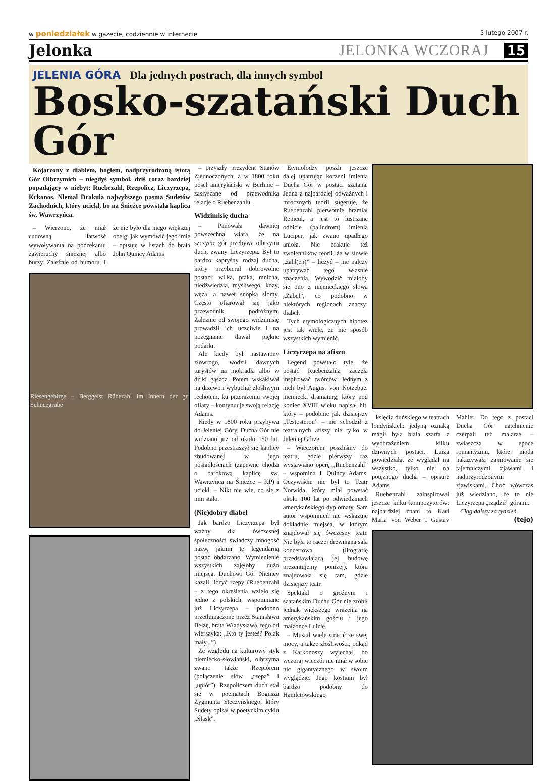w poniedziałek w gazecie, codziennie w internecie
5 lutego 2007 r.
Jelonka JELONKA WCZORAJ 15
JELENIA GÓRA Dla jednych postrach, dla innych symbol
Bosko-szatański Duch Gór
Kojarzony z diabłem, bogiem, nadprzyrodzoną istotą Gór Olbrzymich – niegdyś symbol, dziś coraz bardziej popadający w niebyt: Ruebezahl, Rzepolicz, Liczyrzepa, Krkonos. Niemal Drakula najwyższego pasma Sudetów Zachodnich, który uciekł, bo na Śnieżce powstała kaplica św. Wawrzyńca.
– Wierzono, że miał cudowną łatwość wywoływania na poczekaniu zawieruchy śnieżnej albo burzy. Zależnie od humoru. I że nie było dla niego większej obelgi jak wymówić jego imię – opisuje w listach do brata John Quincy Adams
Riesengebirge – Berggeist Rübezahl im Innern der gr. Schneegrube
– przyszły prezydent Stanów Zjednoczonych, a w 1800 roku poseł amerykański w Berlinie – zasłyszane od przewodnika relacje o Ruebenzahlu.
Widzimisię ducha
– Panowała dawniej powszechna wiara, że na szczycie gór przebywa olbrzymi duch, zwany Liczyrzepą. Był to bardzo kapryśny rodzaj ducha, który przybierał dobrowolne postaci: wilka, ptaka, mnicha, niedźwiedzia, myśliwego, kozy, węża, a nawet snopka słomy. Często ofiarował się jako przewodnik podróżnym. Zależnie od swojego widzimisię prowadził ich uczciwie i na pożegnanie dawał piękne podarki.
Ale kiedy był nastawiony złowrogo, wodził dawnych turystów na mokradła albo w dziki gąszcz. Potem wskakiwał na drzewo i wybuchał złośliwym rechotem, ku przerażeniu swojej ofiary – kontynuuje swoją relację Adams.
Kiedy w 1800 roku przybywa do Jeleniej Góry, Ducha Gór nie widziano już od około 150 lat. Podobno przestraszył się kaplicy zbudowanej w jego posiadłościach (zapewne chodzi o barokową kaplicę św. Wawrzyńca na Śnieżce – KP) i uciekł. – Nikt nie wie, co się z nim stało.
(Nie)dobry diabeł
Jak bardzo Liczyrzepa był ważny dla ówczesnej społeczności świadczy mnogość nazw, jakimi tę legendarną postać obdarzano. Wymienienie wszystkich zajęłoby dużo miejsca. Duchowi Gór Niemcy kazali liczyć rzepy (Ruebenzahl – z tego określenia wzięło się jedno z polskich, wspomniane już Liczyrzepa – podobno przetłumaczone przez Stanisława Bełzę, brata Władysława, tego od wierszyka: „Kto ty jesteś? Polak mały...”).
Ze względu na kulturowy styk niemiecko-słowiański, olbrzyma zwano także Rzepiórem (połączenie słów „rzepa” i „upiór”). Rzepoliczem duch stał się w poematach Bogusza Zygmunta Stęczyńskiego, który Sudety opisał w poetyckim cyklu „Śląsk”.
Etymolodzy poszli jeszcze dalej upatrując korzeni imienia Ducha Gór w postaci szatana. Jedna z najbardziej odważnych i mrocznych teorii sugeruje, że Ruebenzahl pierwotnie brzmiał Repicul, a jest to lustrzane odbicie (palindrom) imienia Luciper, jak zwano upadłego anioła. Nie brakuje też zwolenników teorii, że w słowie „zahl(en)” – liczyć – nie należy upatrywać tego właśnie znaczenia. Wywodzić miałoby się ono z niemieckiego słowa „Zabel”, co podobno w niektórych regionach znaczy: diabeł.
Tych etymologicznych hipotez jest tak wiele, że nie sposób wszystkich wymienić.
Liczyrzepa na afiszu
Legend powstało tyle, że postać Ruebenzahla zaczęła inspirować twórców. Jednym z nich był August von Kotzebue, niemiecki dramaturg, który pod koniec XVIII wieku napisał hit, który – podobnie jak dzisiejszy „Testosteron” – nie schodził z teatralnych afiszy nie tylko w Jeleniej Górze.
– Wieczorem poszliśmy do teatru, gdzie pierwszy raz wystawiano operę „Ruebenzahl” – wspomina J. Quincy Adams. Oczywiście nie był to Teatr Norwida, który miał powstać około 100 lat po odwiedzinach amerykańskiego dyplomaty. Sam autor wspomnień nie wskazuje dokładnie miejsca, w którym znajdował się ówczesny teatr. Nie była to raczej drewniana sala koncertowa (litografię przedstawiającą jej budowę prezentujemy poniżej), która znajdowała się tam, gdzie dzisiejszy teatr.
Spektakl o groźnym i szatańskim Duchu Gór nie zrobił jednak większego wrażenia na amerykańskim gościu i jego małżonce Luizie.
– Musiał wiele stracić ze swej mocy, a także złośliwości, odkąd z Karkonoszy wyjechał, bo wczoraj wieczór nie miał w sobie nic gigantycznego w swoim wyglądzie. Jego kostium był bardzo podobny do Hamletowskiego
księcia duńskiego w teatrach londyńskich: jedyną oznaką magii była biała szarfa z wyobrażeniem kilku dziwnych postaci. Luiza powiedziała, że wyglądał na wszystko, tylko nie na potężnego ducha – opisuje Adams.
Ruebenzahl zainspirował jeszcze kilku kompozytorów: najbardziej znani to Karl Maria von Weber i Gustav Mahler. Do tego z postaci Ducha Gór natchnienie czerpali też malarze – zwłaszcza w epoce romantyzmu, której moda nakazywała zajmowanie się tajemniczymi zjawami i nadprzyrodzonymi zjawiskami. Choć wówczas już wiedziano, że to nie Liczyrzepa „rządził” górami.
Ciąg dalszy za tydzień.
(tejo)